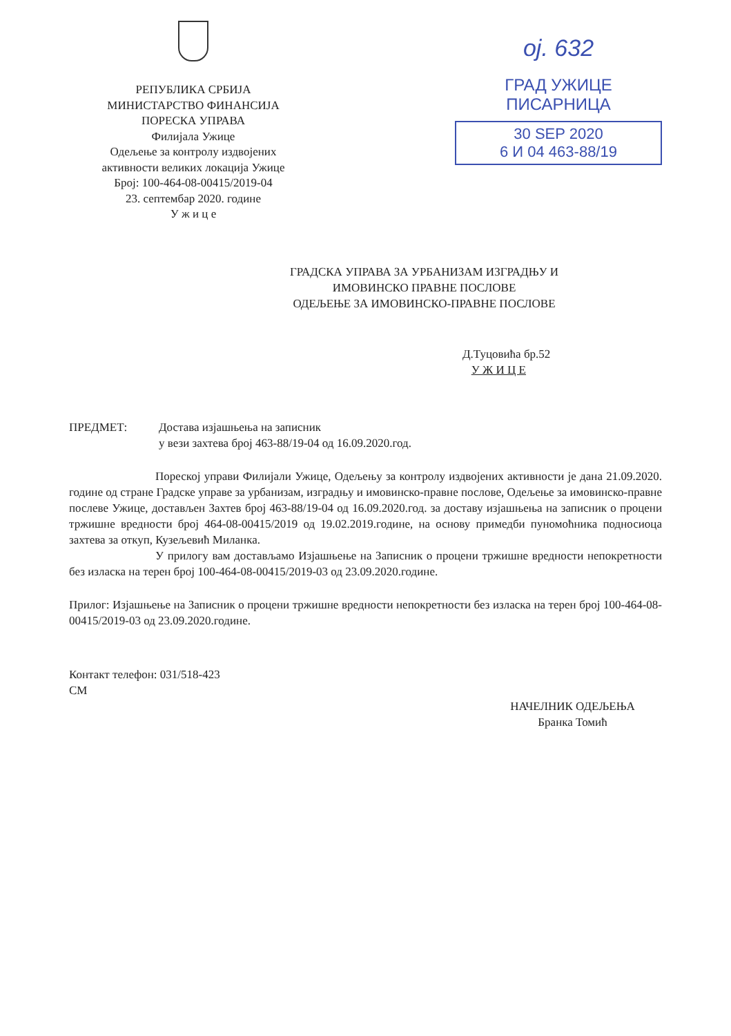РЕПУБЛИКА СРБИЈА
МИНИСТАРСТВО ФИНАНСИЈА
ПОРЕСКА УПРАВА
Филијала Ужице
Одељење за контролу издвојених
активности великих локација Ужице
Број: 100-464-08-00415/2019-04
23. септембар 2020. године
У ж и ц е
ој. 632
ГРАД УЖИЦЕ
ПИСАРНИЦА
30 SEP 2020
6 И 04 463-88/19
ГРАДСКА УПРАВА ЗА УРБАНИЗАМ ИЗГРАДЊУ И
ИМОВИНСКО ПРАВНЕ ПОСЛОВЕ
ОДЕЉЕЊЕ ЗА ИМОВИНСКО-ПРАВНЕ ПОСЛОВЕ
Д.Туцовића бр.52
У Ж И Ц Е
ПРЕДМЕТ: Достава изјашњења на записник
у вези захтева број 463-88/19-04 од 16.09.2020.год.
Пореској управи Филијали Ужице, Одељењу за контролу издвојених активности је дана 21.09.2020. године од стране Градске управе за урбанизам, изградњу и имовинско-правне послове, Одељење за имовинско-правне послеве Ужице, достављен Захтев број 463-88/19-04 од 16.09.2020.год. за доставу изјашњења на записник о процени тржишне вредности број 464-08-00415/2019 од 19.02.2019.године, на основу примедби пуномоћника подносиоца захтева за откуп, Кузељевић Миланка.
У прилогу вам достављамо Изјашњење на Записник о процени тржишне вредности непокретности без изласка на терен број 100-464-08-00415/2019-03 од 23.09.2020.године.
Прилог: Изјашњење на Записник о процени тржишне вредности непокретности без изласка на терен број 100-464-08-00415/2019-03 од 23.09.2020.године.
Контакт телефон: 031/518-423
СМ
НАЧЕЛНИК ОДЕЉЕЊА
Бранка Томић